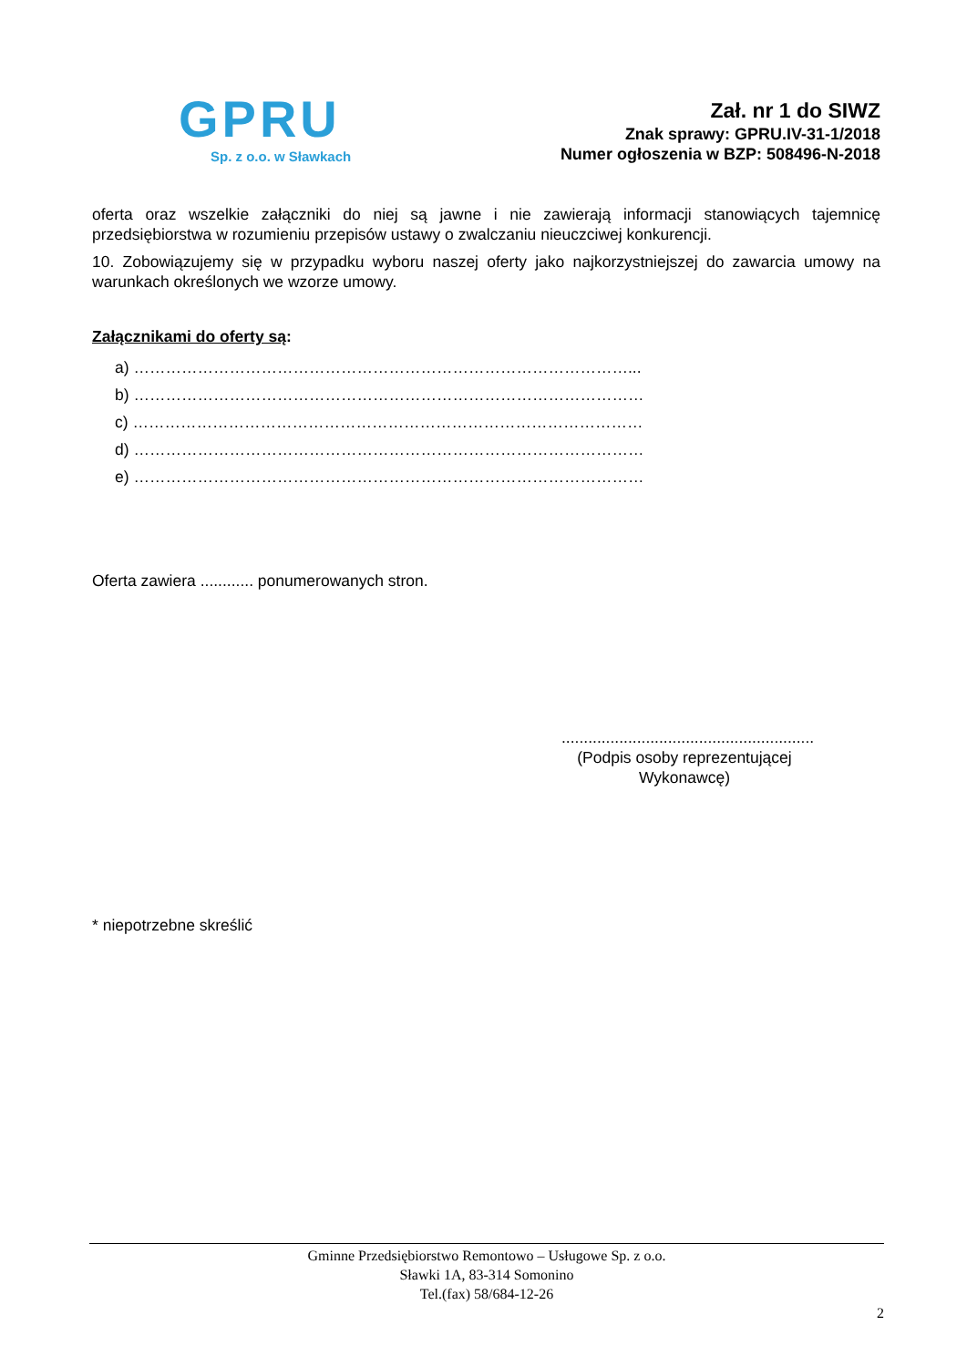GPRU
Sp. z o.o. w Sławkach
Zał. nr 1 do SIWZ
Znak sprawy: GPRU.IV-31-1/2018
Numer ogłoszenia w BZP: 508496-N-2018
oferta oraz wszelkie załączniki do niej są jawne i nie zawierają informacji stanowiących tajemnicę przedsiębiorstwa w rozumieniu przepisów ustawy o zwalczaniu nieuczciwej konkurencji.
10. Zobowiązujemy się w przypadku wyboru naszej oferty jako najkorzystniejszej do zawarcia umowy na warunkach określonych we wzorze umowy.
Załącznikami do oferty są:
a) …………………………………………………………………………………...
b) ……………………………………………………………………………………
c) ……………………………………………………………………………………
d) ……………………………………………………………………………………
e) ……………………………………………………………………………………
Oferta zawiera ............ ponumerowanych stron.
.........................................................
(Podpis osoby reprezentującej Wykonawcę)
* niepotrzebne skreślić
Gminne Przedsiębiorstwo Remontowo – Usługowe Sp. z o.o.
Sławki 1A, 83-314 Somonino
Tel.(fax) 58/684-12-26
2